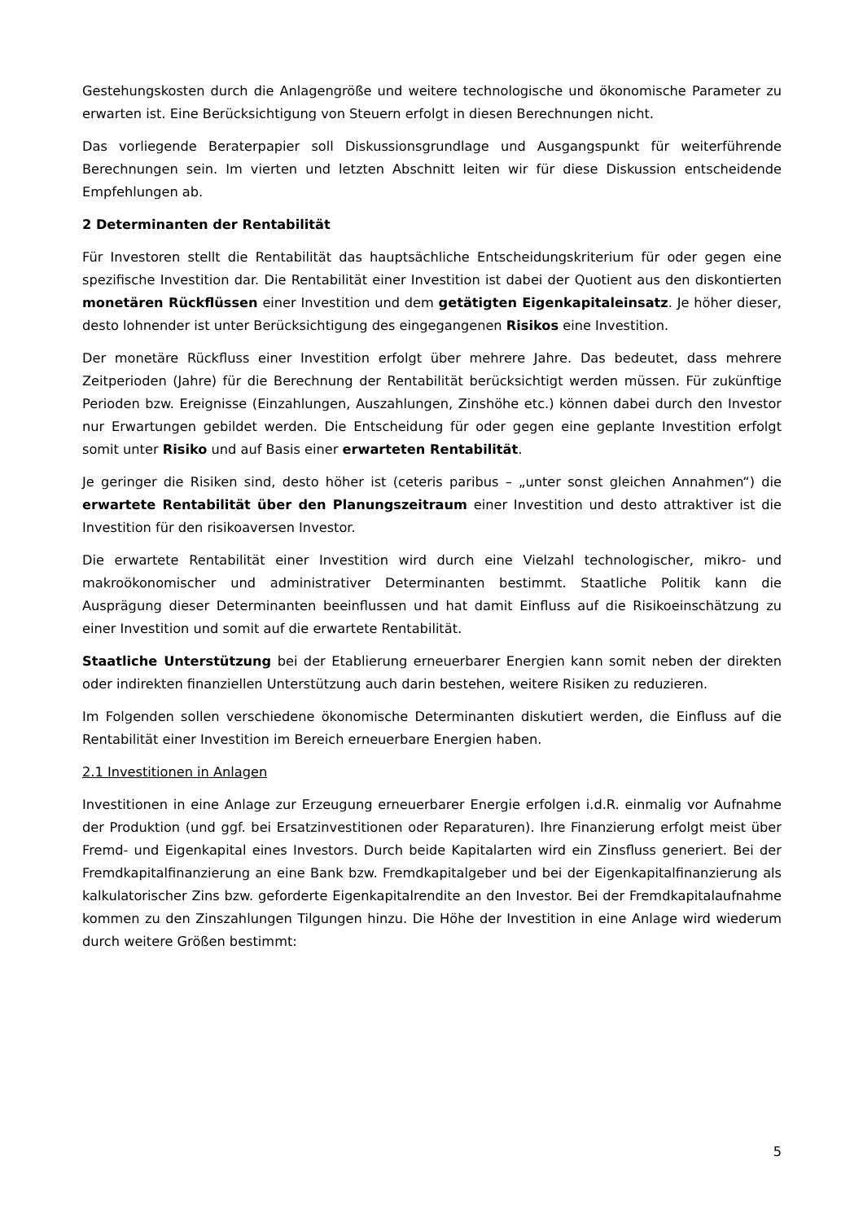Gestehungskosten durch die Anlagengröße und weitere technologische und ökonomische Parameter zu erwarten ist. Eine Berücksichtigung von Steuern erfolgt in diesen Berechnungen nicht.
Das vorliegende Beraterpapier soll Diskussionsgrundlage und Ausgangspunkt für weiter­führende Berechnungen sein. Im vierten und letzten Abschnitt leiten wir für diese Diskussion entscheidende Empfehlungen ab.
2 Determinanten der Rentabilität
Für Investoren stellt die Rentabilität das hauptsächliche Entscheidungskriterium für oder gegen eine spezifische Investition dar. Die Rentabilität einer Investition ist dabei der Quotient aus den diskontierten monetären Rückflüssen einer Investition und dem getätigten Eigenkapitaleinsatz. Je höher dieser, desto lohnender ist unter Berücksichtigung des eingegangenen Risikos eine Investition.
Der monetäre Rückfluss einer Investition erfolgt über mehrere Jahre. Das bedeutet, dass mehrere Zeitperioden (Jahre) für die Berechnung der Rentabilität berücksichtigt werden müssen. Für zukünftige Perioden bzw. Ereignisse (Einzahlungen, Auszahlungen, Zinshöhe etc.) können dabei durch den Investor nur Erwartungen gebildet werden. Die Entscheidung für oder gegen eine geplante Investition erfolgt somit unter Risiko und auf Basis einer erwarteten Rentabilität.
Je geringer die Risiken sind, desto höher ist (ceteris paribus – „unter sonst gleichen Annahmen“) die erwartete Rentabilität über den Planungszeitraum einer Investition und desto attraktiver ist die Investition für den risikoaversen Investor.
Die erwartete Rentabilität einer Investition wird durch eine Vielzahl technologischer, mikro- und makroökonomischer und administrativer Determinanten bestimmt. Staatliche Politik kann die Ausprägung dieser Determinanten beeinflussen und hat damit Einfluss auf die Risikoeinschätzung zu einer Investition und somit auf die erwartete Rentabilität.
Staatliche Unterstützung bei der Etablierung erneuerbarer Energien kann somit neben der direkten oder indirekten finanziellen Unterstützung auch darin bestehen, weitere Risiken zu reduzieren.
Im Folgenden sollen verschiedene ökonomische Determinanten diskutiert werden, die Einfluss auf die Rentabilität einer Investition im Bereich erneuerbare Energien haben.
2.1 Investitionen in Anlagen
Investitionen in eine Anlage zur Erzeugung erneuerbarer Energie erfolgen i.d.R. einmalig vor Aufnahme der Produktion (und ggf. bei Ersatzinvestitionen oder Reparaturen). Ihre Finanzierung erfolgt meist über Fremd- und Eigenkapital eines Investors. Durch beide Kapitalarten wird ein Zinsfluss generiert. Bei der Fremdkapitalfinanzierung an eine Bank bzw. Fremdkapitalgeber und bei der Eigenkapitalfinanzierung als kalkulatorischer Zins bzw. geforderte Eigenkapitalrendite an den Investor. Bei der Fremdkapitalaufnahme kommen zu den Zinszahlungen Tilgungen hinzu. Die Höhe der Investition in eine Anlage wird wiederum durch weitere Größen bestimmt:
5